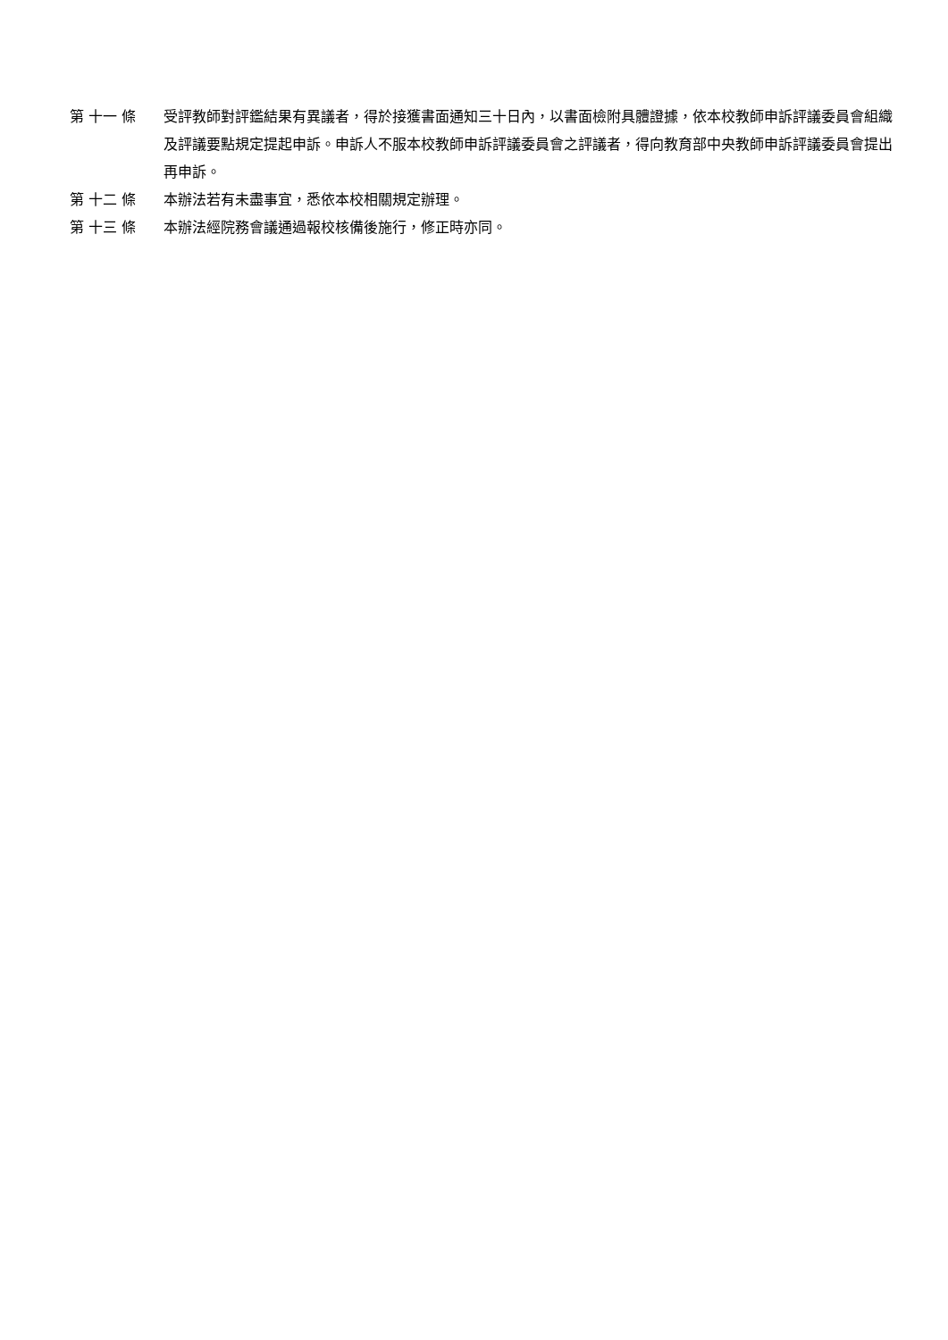第 十一 條 受評教師對評鑑結果有異議者，得於接獲書面通知三十日內，以書面檢附具體證據，依本校教師申訴評議委員會組織及評議要點規定提起申訴。申訴人不服本校教師申訴評議委員會之評議者，得向教育部中央教師申訴評議委員會提出再申訴。
第 十二 條 本辦法若有未盡事宜，悉依本校相關規定辦理。
第 十三 條 本辦法經院務會議通過報校核備後施行，修正時亦同。